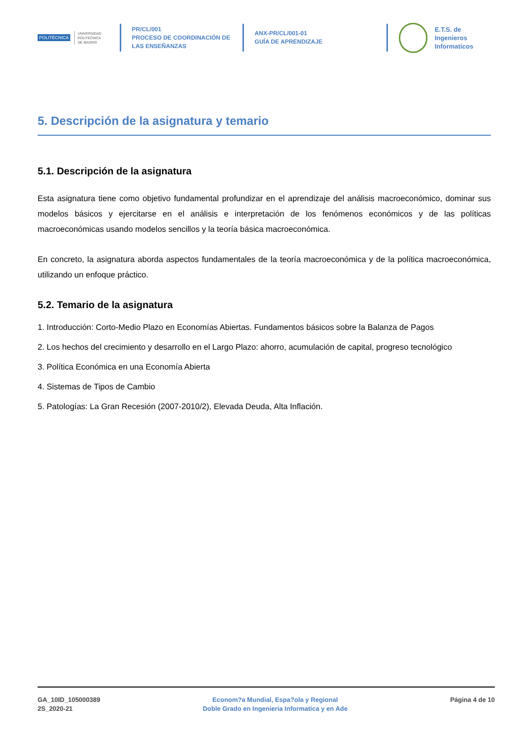POLITÉCNICA
UNIVERSIDAD
POLITÉCNICA
DE MADRID
PR/CL/001
PROCESO DE COORDINACIÓN DE
LAS ENSEÑANZAS
ANX-PR/CL/001-01
GUÍA DE APRENDIZAJE
E.T.S. de Ingenieros
Informaticos
5. Descripción de la asignatura y temario
5.1. Descripción de la asignatura
Esta asignatura tiene como objetivo fundamental profundizar en el aprendizaje del análisis macroeconómico, dominar sus modelos básicos y ejercitarse en el análisis e interpretación de los fenómenos económicos y de las políticas macroeconómicas usando modelos sencillos y la teoría básica macroeconómica.
En concreto, la asignatura aborda aspectos fundamentales de la teoría macroeconómica y de la política macroeconómica, utilizando un enfoque práctico.
5.2. Temario de la asignatura
1. Introducción: Corto-Medio Plazo en Economías Abiertas. Fundamentos básicos sobre la Balanza de Pagos
2. Los hechos del crecimiento y desarrollo en el Largo Plazo: ahorro, acumulación de capital, progreso tecnológico
3. Política Económica en una Economía Abierta
4. Sistemas de Tipos de Cambio
5. Patologías: La Gran Recesión (2007-2010/2), Elevada Deuda, Alta Inflación.
GA_10ID_105000389
2S_2020-21
Econom?a Mundial, Espa?ola y Regional
Doble Grado en Ingenieria Informatica y en Ade
Página 4 de 10